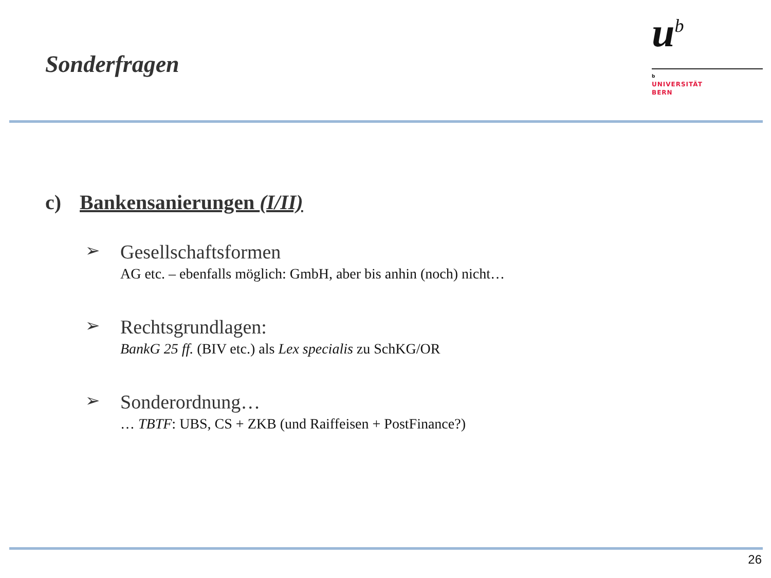Sonderfragen
u<sup>b</sup>
b
UNIVERSITÄT
BERN
c) Bankensanierungen (I/II)
➢
Gesellschaftsformen
AG etc. – ebenfalls möglich: GmbH, aber bis anhin (noch) nicht…
➢
Rechtsgrundlagen:
BankG 25 ff. (BIV etc.) als Lex specialis zu SchKG/OR
➢
Sonderordnung…
… TBTF: UBS, CS + ZKB (und Raiffeisen + PostFinance?)
26